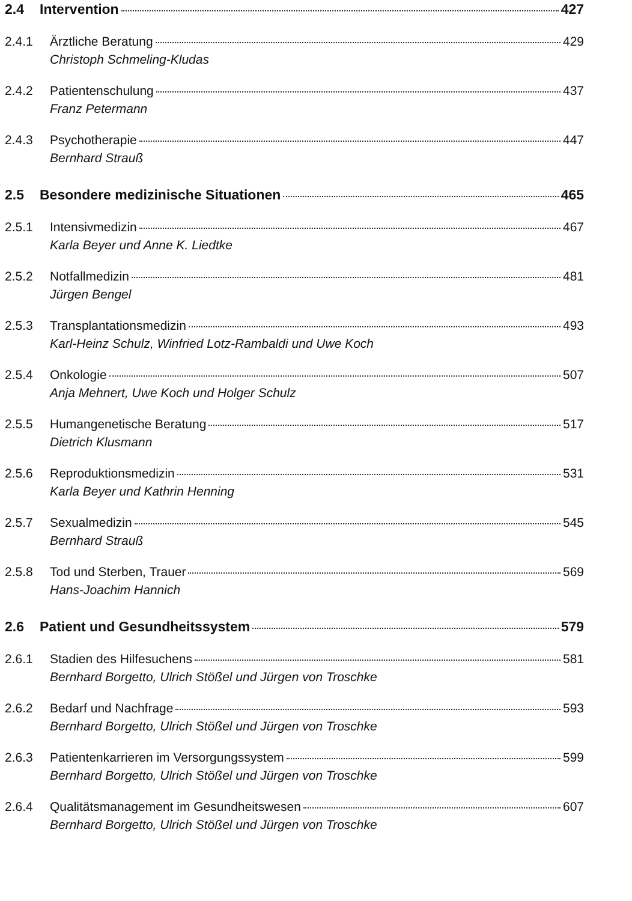2.4 Intervention 427
2.4.1 Ärztliche Beratung 429
Christoph Schmeling-Kludas
2.4.2 Patientenschulung 437
Franz Petermann
2.4.3 Psychotherapie 447
Bernhard Strauß
2.5 Besondere medizinische Situationen 465
2.5.1 Intensivmedizin 467
Karla Beyer und Anne K. Liedtke
2.5.2 Notfallmedizin 481
Jürgen Bengel
2.5.3 Transplantationsmedizin 493
Karl-Heinz Schulz, Winfried Lotz-Rambaldi und Uwe Koch
2.5.4 Onkologie 507
Anja Mehnert, Uwe Koch und Holger Schulz
2.5.5 Humangenetische Beratung 517
Dietrich Klusmann
2.5.6 Reproduktionsmedizin 531
Karla Beyer und Kathrin Henning
2.5.7 Sexualmedizin 545
Bernhard Strauß
2.5.8 Tod und Sterben, Trauer 569
Hans-Joachim Hannich
2.6 Patient und Gesundheitssystem 579
2.6.1 Stadien des Hilfesuchens 581
Bernhard Borgetto, Ulrich Stößel und Jürgen von Troschke
2.6.2 Bedarf und Nachfrage 593
Bernhard Borgetto, Ulrich Stößel und Jürgen von Troschke
2.6.3 Patientenkarrieren im Versorgungssystem 599
Bernhard Borgetto, Ulrich Stößel und Jürgen von Troschke
2.6.4 Qualitätsmanagement im Gesundheitswesen 607
Bernhard Borgetto, Ulrich Stößel und Jürgen von Troschke